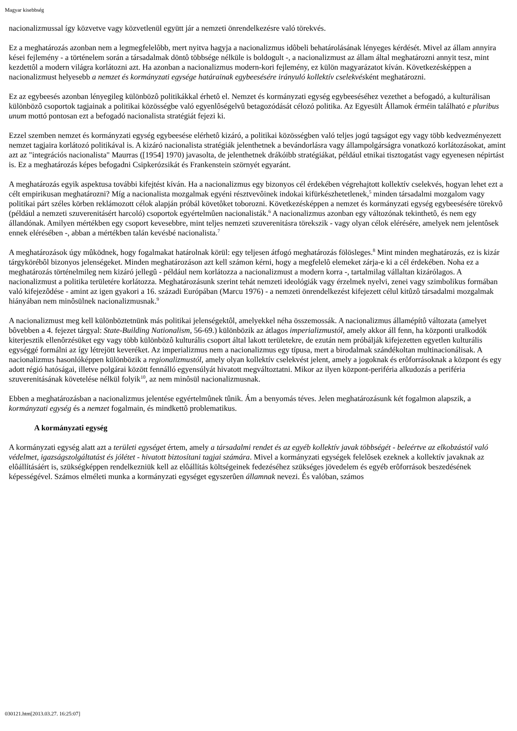Magyar kisebbség
nacionalizmussal így közvetve vagy közvetlenül együtt jár a nemzeti önrendelkezésre való törekvés.
Ez a meghatározás azonban nem a legmegfelelôbb, mert nyitva hagyja a nacionalizmus idôbeli behatárolásának lényeges kérdését. Mivel az állam annyira kései fejlemény - a történelem során a társadalmak döntô többsége nélküle is boldogult -, a nacionalizmust az állam által meghatározni annyit tesz, mint kezdettôl a modern világra korlátozni azt. Ha azonban a nacionalizmus modern-kori fejlemény, ez külön magyarázatot kíván. Következésképpen a nacionalizmust helyesebb a nemzet és kormányzati egysége határainak egybeesésére irányuló kollektív cselekvésként meghatározni.
Ez az egybeesés azonban lényegileg különbözô politikákkal érhetô el. Nemzet és kormányzati egység egybeeséséhez vezethet a befogadó, a kulturálisan különbözô csoportok tagjainak a politikai közösségbe való egyenlôségelvû betagozódását célozó politika. Az Egyesült Államok érméin található e pluribus unum mottó pontosan ezt a befogadó nacionalista stratégiát fejezi ki.
Ezzel szemben nemzet és kormányzati egység egybeesése elérhetô kizáró, a politikai közösségben való teljes jogú tagságot egy vagy több kedvezményezett nemzet tagjaira korlátozó politikával is. A kizáró nacionalista stratégiák jelenthetnek a bevándorlásra vagy állampolgárságra vonatkozó korlátozásokat, amint azt az "integrációs nacionalista" Maurras ([1954] 1970) javasolta, de jelenthetnek drákóibb stratégiákat, például etnikai tisztogatást vagy egyenesen népirtást is. Ez a meghatározás képes befogadni Csipkerózsikát és Frankenstein szörnyét egyaránt.
A meghatározás egyik aspektusa további kifejtést kíván. Ha a nacionalizmus egy bizonyos cél érdekében végrehajtott kollektív cselekvés, hogyan lehet ezt a célt empirikusan meghatározni? Míg a nacionalista mozgalmak egyéni résztvevôinek indokai kifürkészhetetlenek,<sup>5</sup> minden társadalmi mozgalom vagy politikai párt széles körben reklámozott célok alapján próbál követôket toborozni. Következésképpen a nemzet és kormányzati egység egybeesésére törekvô (például a nemzeti szuverenitásért harcoló) csoportok egyértelmûen nacionalisták.<sup>6</sup> A nacionalizmus azonban egy változónak tekinthetô, és nem egy állandónak. Amilyen mértékben egy csoport kevesebbre, mint teljes nemzeti szuverenitásra törekszik - vagy olyan célok elérésére, amelyek nem jelentôsek ennek elérésében -, abban a mértékben talán kevésbé nacionalista.<sup>7</sup>
A meghatározások úgy mûködnek, hogy fogalmakat határolnak körül: egy teljesen átfogó meghatározás fölösleges.<sup>8</sup> Mint minden meghatározás, ez is kizár tárgykörébôl bizonyos jelenségeket. Minden meghatározáson azt kell számon kérni, hogy a megfelelô elemeket zárja-e ki a cél érdekében. Noha ez a meghatározás történelmileg nem kizáró jellegû - például nem korlátozza a nacionalizmust a modern korra -, tartalmilag vállaltan kizárólagos. A nacionalizmust a politika területére korlátozza. Meghatározásunk szerint tehát nemzeti ideológiák vagy érzelmek nyelvi, zenei vagy szimbolikus formában való kifejezôdése - amint az igen gyakori a 16. századi Európában (Marcu 1976) - a nemzeti önrendelkezést kifejezett célul kitûzô társadalmi mozgalmak hiányában nem minôsülnek nacionalizmusnak.<sup>9</sup>
A nacionalizmust meg kell különböztetnünk más politikai jelenségektôl, amelyekkel néha összemossák. A nacionalizmus államépítô változata (amelyet bôvebben a 4. fejezet tárgyal: State-Building Nationalism, 56-69.) különbözik az átlagos imperializmustól, amely akkor áll fenn, ha központi uralkodók kiterjesztik ellenôrzésüket egy vagy több különbözô kulturális csoport által lakott területekre, de ezután nem próbálják kifejezetten egyetlen kulturális egységgé formálni az így létrejött keveréket. Az imperializmus nem a nacionalizmus egy típusa, mert a birodalmak szándékoltan multinacionálisak. A nacionalizmus hasonlóképpen különbözik a regionalizmustól, amely olyan kollektív cselekvést jelent, amely a jogoknak és erôforrásoknak a központ és egy adott régió hatóságai, illetve polgárai között fennálló egyensúlyát hivatott megváltoztatni. Mikor az ilyen központ-periféria alkudozás a periféria szuverenitásának követelése nélkül folyik<sup>10</sup>, az nem minôsül nacionalizmusnak.
Ebben a meghatározásban a nacionalizmus jelentése egyértelmûnek tûnik. Ám a benyomás téves. Jelen meghatározásunk két fogalmon alapszik, a kormányzati egység és a nemzet fogalmain, és mindkettô problematikus.
A kormányzati egység
A kormányzati egység alatt azt a területi egységet értem, amely a társadalmi rendet és az egyéb kollektív javak többségét - beleértve az elkobzástól való védelmet, igazságszolgáltatást és jólétet - hivatott biztosítani tagjai számára. Mivel a kormányzati egységek felelôsek ezeknek a kollektív javaknak az elôállításáért is, szükségképpen rendelkezniük kell az elôállítás költségeinek fedezéséhez szükséges jövedelem és egyéb erôforrások beszedésének képességével. Számos elméleti munka a kormányzati egységet egyszerûen államnak nevezi. És valóban, számos
030121.htm[2013.03.27. 16:25:07]